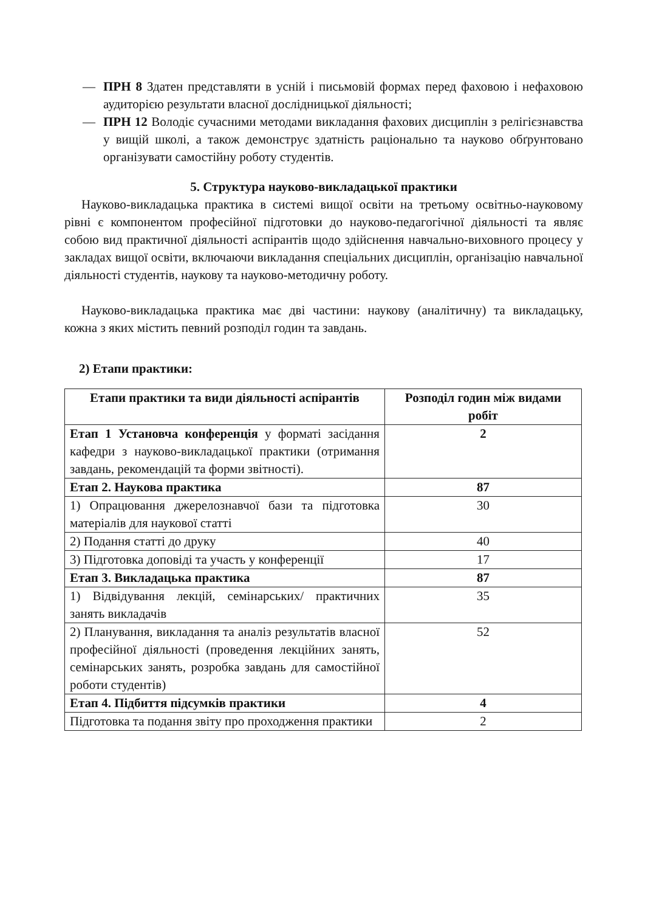— ПРН 8 Здатен представляти в усній і письмовій формах перед фаховою і нефаховою аудиторією результати власної дослідницької діяльності;
— ПРН 12 Володіє сучасними методами викладання фахових дисциплін з релігієзнавства у вищій школі, а також демонструє здатність раціонально та науково обґрунтовано організувати самостійну роботу студентів.
5. Структура науково-викладацької практики
Науково-викладацька практика в системі вищої освіти на третьому освітньо-науковому рівні є компонентом професійної підготовки до науково-педагогічної діяльності та являє собою вид практичної діяльності аспірантів щодо здійснення навчально-виховного процесу у закладах вищої освіти, включаючи викладання спеціальних дисциплін, організацію навчальної діяльності студентів, наукову та науково-методичну роботу.
Науково-викладацька практика має дві частини: наукову (аналітичну) та викладацьку, кожна з яких містить певний розподіл годин та завдань.
2) Етапи практики:
| Етапи практики та види діяльності аспірантів | Розподіл годин між видами робіт |
| --- | --- |
| Етап 1 Установча конференція у форматі засідання кафедри з науково-викладацької практики (отримання завдань, рекомендацій та форми звітності). | 2 |
| Етап 2. Наукова практика | 87 |
| 1) Опрацювання джерелознавчої бази та підготовка матеріалів для наукової статті | 30 |
| 2) Подання статті до друку | 40 |
| 3) Підготовка доповіді та участь у конференції | 17 |
| Етап 3. Викладацька практика | 87 |
| 1) Відвідування лекцій, семінарських/ практичних занять викладачів | 35 |
| 2) Планування, викладання та аналіз результатів власної професійної діяльності (проведення лекційних занять, семінарських занять, розробка завдань для самостійної роботи студентів) | 52 |
| Етап 4. Підбиття підсумків практики | 4 |
| Підготовка та подання звіту про проходження практики | 2 |